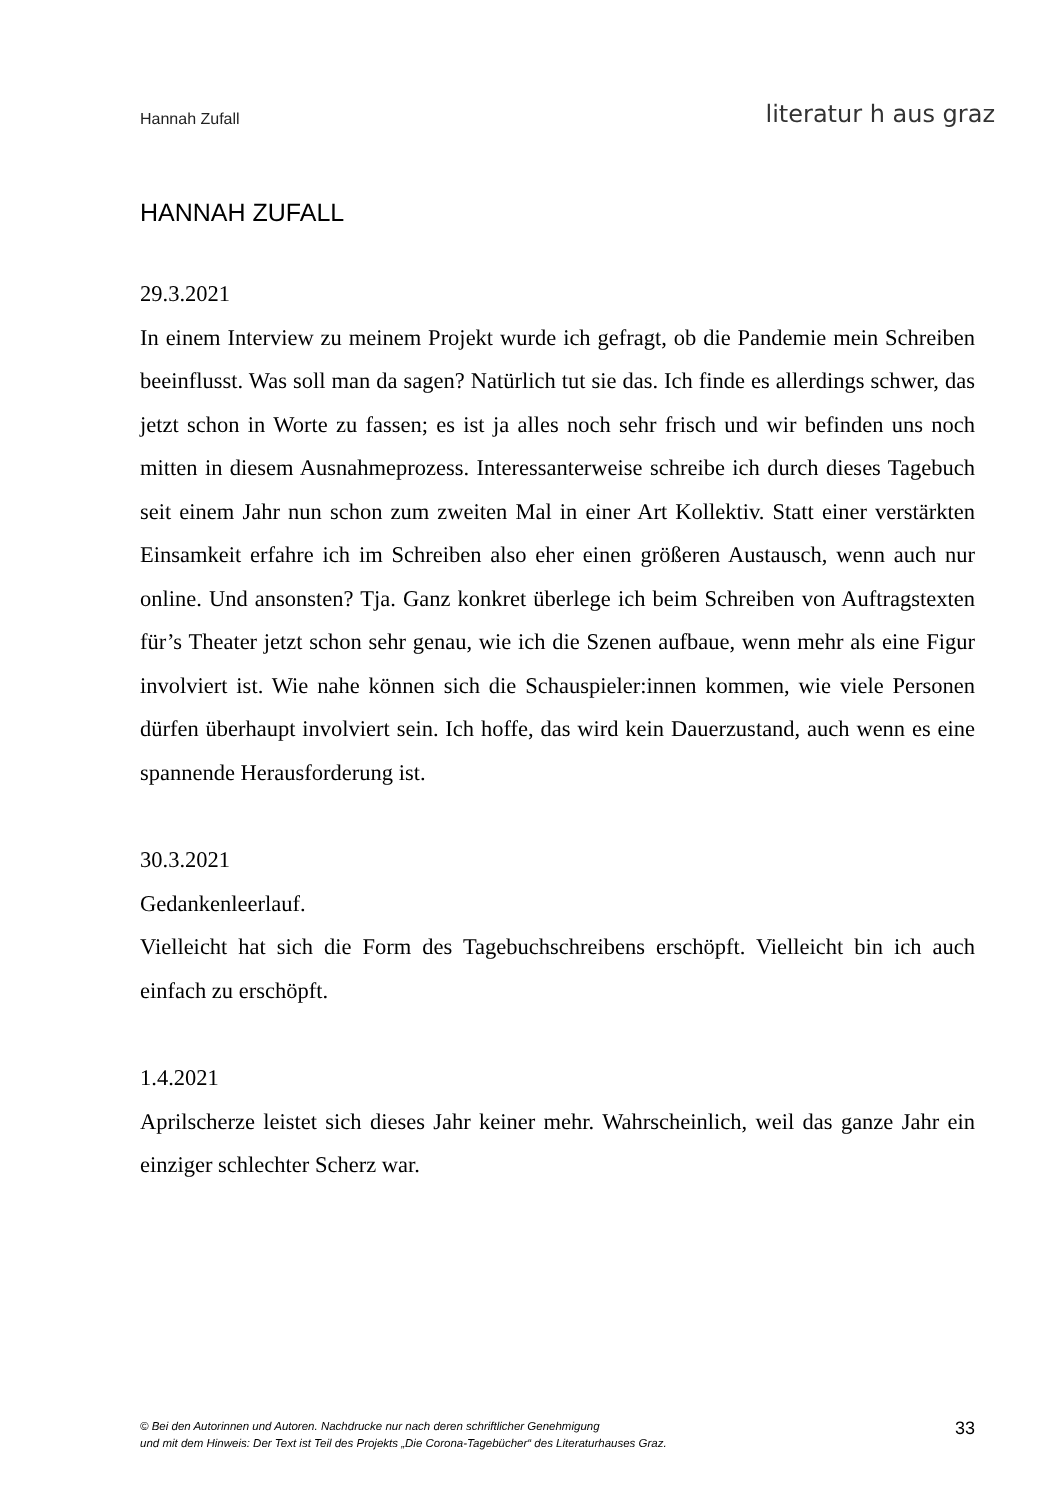Hannah Zufall
literatur h aus graz
HANNAH ZUFALL
29.3.2021
In einem Interview zu meinem Projekt wurde ich gefragt, ob die Pandemie mein Schreiben beeinflusst. Was soll man da sagen? Natürlich tut sie das. Ich finde es allerdings schwer, das jetzt schon in Worte zu fassen; es ist ja alles noch sehr frisch und wir befinden uns noch mitten in diesem Ausnahmeprozess. Interessanterweise schreibe ich durch dieses Tagebuch seit einem Jahr nun schon zum zweiten Mal in einer Art Kollektiv. Statt einer verstärkten Einsamkeit erfahre ich im Schreiben also eher einen größeren Austausch, wenn auch nur online. Und ansonsten? Tja. Ganz konkret überlege ich beim Schreiben von Auftragstexten für’s Theater jetzt schon sehr genau, wie ich die Szenen aufbaue, wenn mehr als eine Figur involviert ist. Wie nahe können sich die Schauspieler:innen kommen, wie viele Personen dürfen überhaupt involviert sein. Ich hoffe, das wird kein Dauerzustand, auch wenn es eine spannende Herausforderung ist.
30.3.2021
Gedankenleerlauf.
Vielleicht hat sich die Form des Tagebuchschreibens erschöpft. Vielleicht bin ich auch einfach zu erschöpft.
1.4.2021
Aprilscherze leistet sich dieses Jahr keiner mehr. Wahrscheinlich, weil das ganze Jahr ein einziger schlechter Scherz war.
© Bei den Autorinnen und Autoren. Nachdrucke nur nach deren schriftlicher Genehmigung
und mit dem Hinweis: Der Text ist Teil des Projekts „Die Corona-Tagebücher“ des Literaturhauses Graz. 33